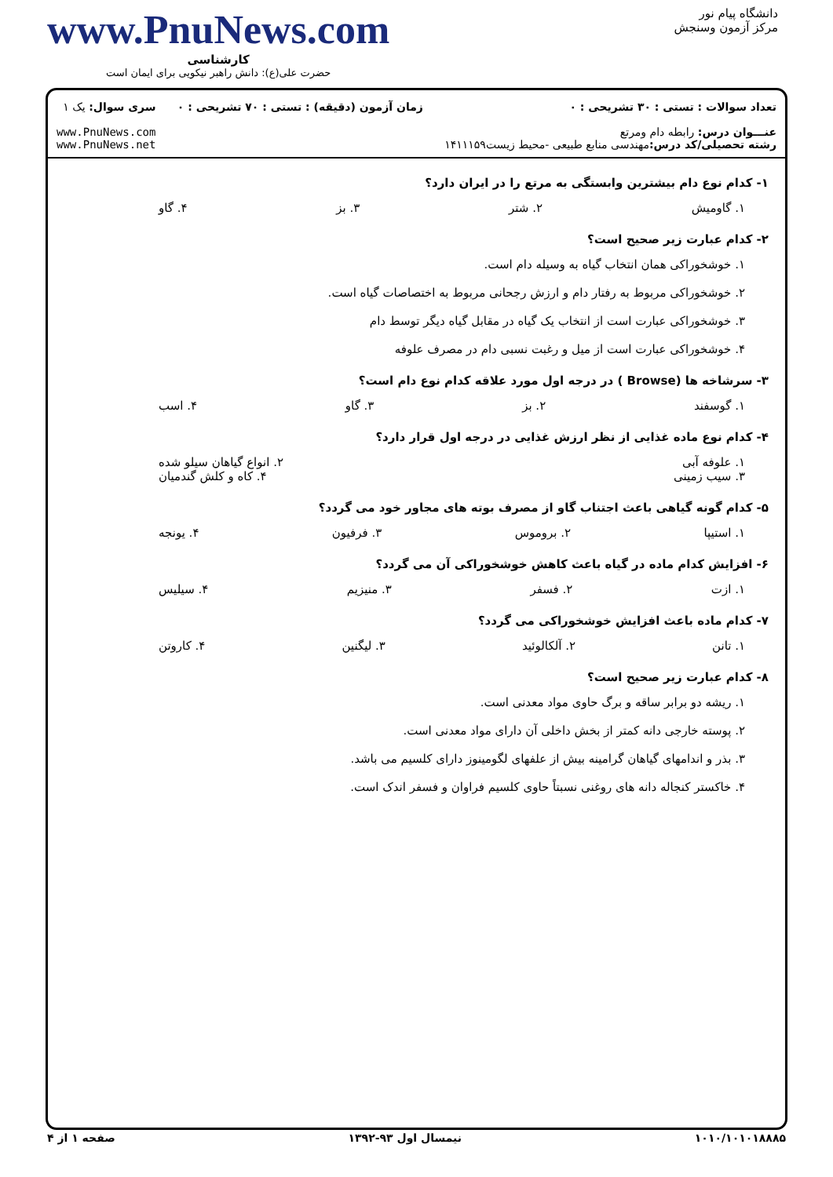دانشگاه پیام نور
مرکز آزمون وسنجش
www.PnuNews.com
کارشناسی
حضرت علی(ع): دانش راهبر نیکویی برای ایمان است
تعداد سوالات : تستی : ۳۰ تشریحی : ۰
عنـــوان درس: رابطه دام ومرتع
رشته تحصیلی/کد درس: مهندسی منابع طبیعی -محیط زیست۱۴۱۱۱۵۹
زمان آزمون (دقیقه) : تستی : ۷۰ تشریحی : ۰
سری سوال: یک ۱
www.PnuNews.com
www.PnuNews.net
۱- کدام نوع دام بیشترین وابستگی به مرتع را در ایران دارد؟
۱. گاومیش ۲. شتر ۳. بز ۴. گاو
۲- کدام عبارت زیر صحیح است؟
۱. خوشخوراکی همان انتخاب گیاه به وسیله دام است.
۲. خوشخوراکی مربوط به رفتار دام و ارزش رجحانی مربوط به اختصاصات گیاه است.
۳. خوشخوراکی عبارت است از انتخاب یک گیاه در مقابل گیاه دیگر توسط دام
۴. خوشخوراکی عبارت است از میل و رغبت نسبی دام در مصرف علوفه
۳- سرشاخه ها (Browse ) در درجه اول مورد علاقه کدام نوع دام است؟
۱. گوسفند ۲. بز ۳. گاو ۴. اسب
۴- کدام نوع ماده غذایی از نظر ارزش غذایی در درجه اول قرار دارد؟
۱. علوفه آبی ۲. انواع گیاهان سیلو شده
۳. سیب زمینی ۴. کاه و کلش گندمیان
۵- کدام گونه گیاهی باعث اجتناب گاو از مصرف بوته های مجاور خود می گردد؟
۱. استیپا ۲. بروموس ۳. فرفیون ۴. یونجه
۶- افزایش کدام ماده در گیاه باعث کاهش خوشخوراکی آن می گردد؟
۱. ازت ۲. فسفر ۳. منیزیم ۴. سیلیس
۷- کدام ماده باعث افزایش خوشخوراکی می گردد؟
۱. تانن ۲. آلکالوئید ۳. لیگنین ۴. کاروتن
۸- کدام عبارت زیر صحیح است؟
۱. ریشه دو برابر ساقه و برگ حاوی مواد معدنی است.
۲. پوسته خارجی دانه کمتر از بخش داخلی آن دارای مواد معدنی است.
۳. بذر و اندامهای گیاهان گرامینه بیش از علفهای لگومینوز دارای کلسیم می باشد.
۴. خاکستر کنجاله دانه های روغنی نسبتاً حاوی کلسیم فراوان و فسفر اندک است.
۱۰۱۰/۱۰۱۰۱۸۸۸۵ نیمسال اول ۹۳-۱۳۹۲ صفحه ۱ از ۴